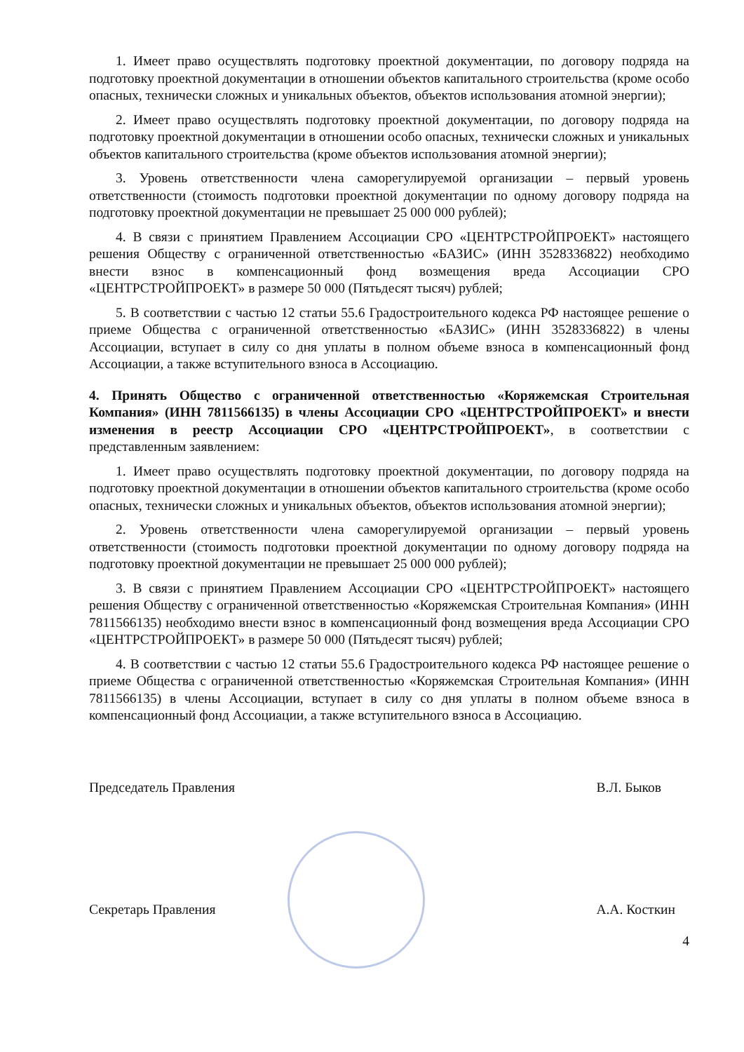1. Имеет право осуществлять подготовку проектной документации, по договору подряда на подготовку проектной документации в отношении объектов капитального строительства (кроме особо опасных, технически сложных и уникальных объектов, объектов использования атомной энергии);
2. Имеет право осуществлять подготовку проектной документации, по договору подряда на подготовку проектной документации в отношении особо опасных, технически сложных и уникальных объектов капитального строительства (кроме объектов использования атомной энергии);
3. Уровень ответственности члена саморегулируемой организации – первый уровень ответственности (стоимость подготовки проектной документации по одному договору подряда на подготовку проектной документации не превышает 25 000 000 рублей);
4. В связи с принятием Правлением Ассоциации СРО «ЦЕНТРСТРОЙПРОЕКТ» настоящего решения Обществу с ограниченной ответственностью «БАЗИС» (ИНН 3528336822) необходимо внести взнос в компенсационный фонд возмещения вреда Ассоциации СРО «ЦЕНТРСТРОЙПРОЕКТ» в размере 50 000 (Пятьдесят тысяч) рублей;
5. В соответствии с частью 12 статьи 55.6 Градостроительного кодекса РФ настоящее решение о приеме Общества с ограниченной ответственностью «БАЗИС» (ИНН 3528336822) в члены Ассоциации, вступает в силу со дня уплаты в полном объеме взноса в компенсационный фонд Ассоциации, а также вступительного взноса в Ассоциацию.
4. Принять Общество с ограниченной ответственностью «Коряжемская Строительная Компания» (ИНН 7811566135) в члены Ассоциации СРО «ЦЕНТРСТРОЙПРОЕКТ» и внести изменения в реестр Ассоциации СРО «ЦЕНТРСТРОЙПРОЕКТ», в соответствии с представленным заявлением:
1. Имеет право осуществлять подготовку проектной документации, по договору подряда на подготовку проектной документации в отношении объектов капитального строительства (кроме особо опасных, технически сложных и уникальных объектов, объектов использования атомной энергии);
2. Уровень ответственности члена саморегулируемой организации – первый уровень ответственности (стоимость подготовки проектной документации по одному договору подряда на подготовку проектной документации не превышает 25 000 000 рублей);
3. В связи с принятием Правлением Ассоциации СРО «ЦЕНТРСТРОЙПРОЕКТ» настоящего решения Обществу с ограниченной ответственностью «Коряжемская Строительная Компания» (ИНН 7811566135) необходимо внести взнос в компенсационный фонд возмещения вреда Ассоциации СРО «ЦЕНТРСТРОЙПРОЕКТ» в размере 50 000 (Пятьдесят тысяч) рублей;
4. В соответствии с частью 12 статьи 55.6 Градостроительного кодекса РФ настоящее решение о приеме Общества с ограниченной ответственностью «Коряжемская Строительная Компания» (ИНН 7811566135) в члены Ассоциации, вступает в силу со дня уплаты в полном объеме взноса в компенсационный фонд Ассоциации, а также вступительного взноса в Ассоциацию.
Председатель Правления В.Л. Быков
Секретарь Правления А.А. Косткин
4